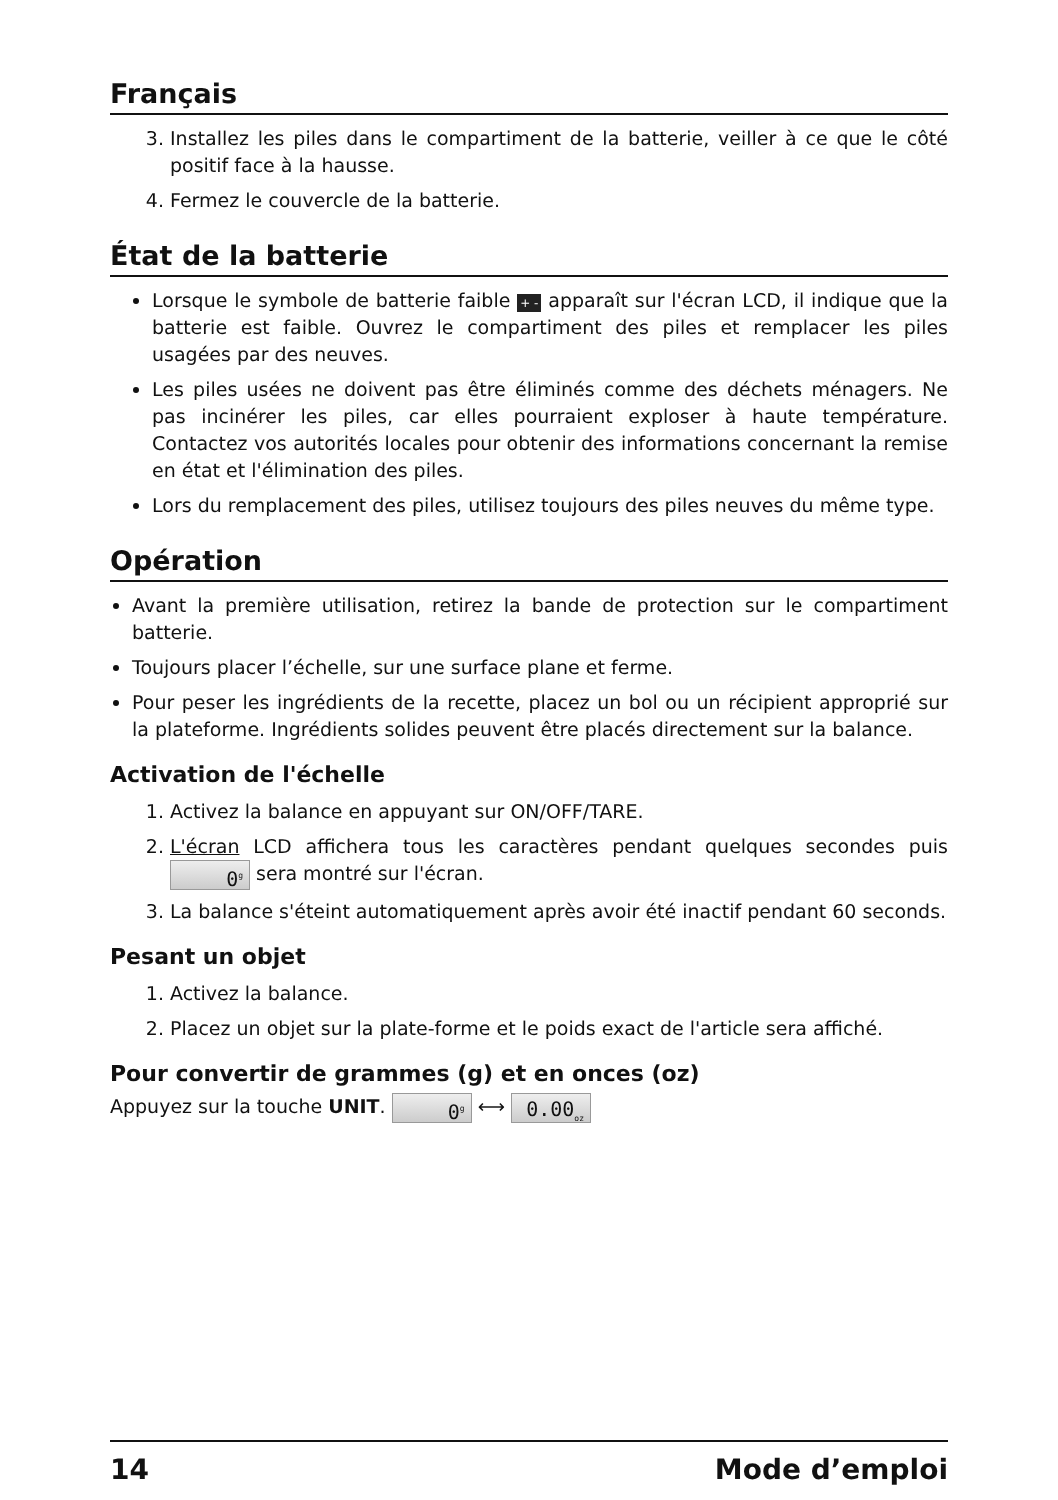Français
3. Installez les piles dans le compartiment de la batterie, veiller à ce que le côté positif face à la hausse.
4. Fermez le couvercle de la batterie.
État de la batterie
Lorsque le symbole de batterie faible + - apparaît sur l'écran LCD, il indique que la batterie est faible. Ouvrez le compartiment des piles et remplacer les piles usagées par des neuves.
Les piles usées ne doivent pas être éliminés comme des déchets ménagers. Ne pas incinérer les piles, car elles pourraient exploser à haute température. Contactez vos autorités locales pour obtenir des informations concernant la remise en état et l'élimination des piles.
Lors du remplacement des piles, utilisez toujours des piles neuves du même type.
Opération
Avant la première utilisation, retirez la bande de protection sur le compartiment batterie.
Toujours placer l’échelle, sur une surface plane et ferme.
Pour peser les ingrédients de la recette, placez un bol ou un récipient approprié sur la plateforme. Ingrédients solides peuvent être placés directement sur la balance.
Activation de l'échelle
1. Activez la balance en appuyant sur ON/OFF/TARE.
2. L'écran LCD affichera tous les caractères pendant quelques secondes puis 0<sup>g</sup> sera montré sur l'écran.
3. La balance s'éteint automatiquement après avoir été inactif pendant 60 seconds.
Pesant un objet
1. Activez la balance.
2. Placez un objet sur la plate-forme et le poids exact de l'article sera affiché.
Pour convertir de grammes (g) et en onces (oz)
Appuyez sur la touche UNIT. 0<sup>g</sup> ⟷ 0.00<sub>oz</sub>
14 Mode d’emploi